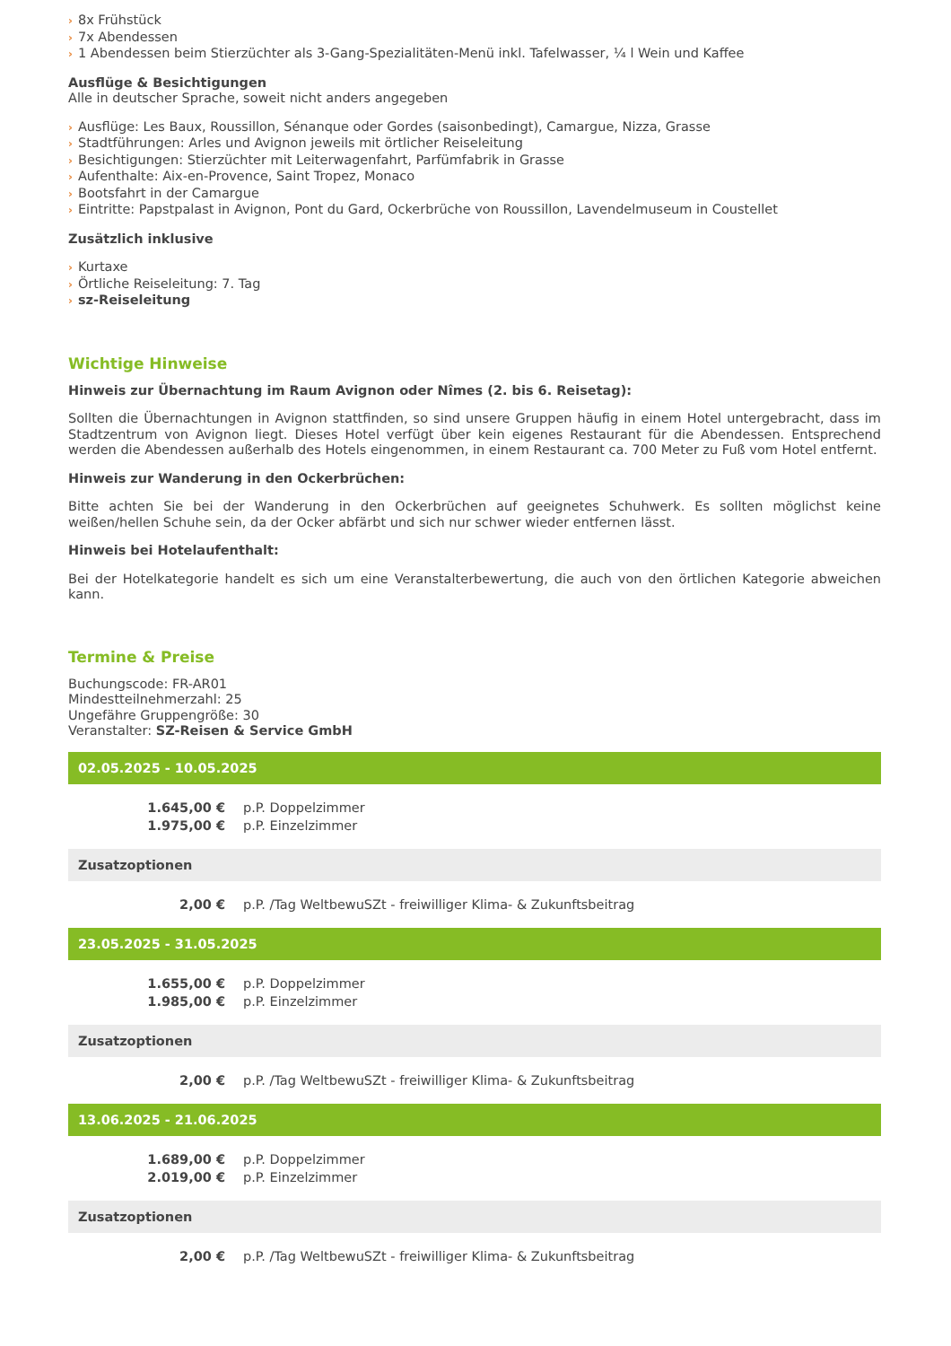› 8x Frühstück
› 7x Abendessen
› 1 Abendessen beim Stierzüchter als 3-Gang-Spezialitäten-Menü inkl. Tafelwasser, ¼ l Wein und Kaffee
Ausflüge & Besichtigungen
Alle in deutscher Sprache, soweit nicht anders angegeben
› Ausflüge: Les Baux, Roussillon, Sénanque oder Gordes (saisonbedingt), Camargue, Nizza, Grasse
› Stadtführungen: Arles und Avignon jeweils mit örtlicher Reiseleitung
› Besichtigungen: Stierzüchter mit Leiterwagenfahrt, Parfümfabrik in Grasse
› Aufenthalte: Aix-en-Provence, Saint Tropez, Monaco
› Bootsfahrt in der Camargue
› Eintritte: Papstpalast in Avignon, Pont du Gard, Ockerbrüche von Roussillon, Lavendelmuseum in Coustellet
Zusätzlich inklusive
› Kurtaxe
› Örtliche Reiseleitung: 7. Tag
› sz-Reiseleitung
Wichtige Hinweise
Hinweis zur Übernachtung im Raum Avignon oder Nîmes (2. bis 6. Reisetag):
Sollten die Übernachtungen in Avignon stattfinden, so sind unsere Gruppen häufig in einem Hotel untergebracht, dass im Stadtzentrum von Avignon liegt. Dieses Hotel verfügt über kein eigenes Restaurant für die Abendessen. Entsprechend werden die Abendessen außerhalb des Hotels eingenommen, in einem Restaurant ca. 700 Meter zu Fuß vom Hotel entfernt.
Hinweis zur Wanderung in den Ockerbrüchen:
Bitte achten Sie bei der Wanderung in den Ockerbrüchen auf geeignetes Schuhwerk. Es sollten möglichst keine weißen/hellen Schuhe sein, da der Ocker abfärbt und sich nur schwer wieder entfernen lässt.
Hinweis bei Hotelaufenthalt:
Bei der Hotelkategorie handelt es sich um eine Veranstalterbewertung, die auch von den örtlichen Kategorie abweichen kann.
Termine & Preise
Buchungscode: FR-AR01
Mindestteilnehmerzahl: 25
Ungefähre Gruppengröße: 30
Veranstalter: SZ-Reisen & Service GmbH
| 02.05.2025 - 10.05.2025 | |
| 1.645,00 € | p.P. Doppelzimmer |
| 1.975,00 € | p.P. Einzelzimmer |
| Zusatzoptionen | |
| 2,00 € | p.P. /Tag WeltbewuSZt - freiwilliger Klima- & Zukunftsbeitrag |
| 23.05.2025 - 31.05.2025 | |
| 1.655,00 € | p.P. Doppelzimmer |
| 1.985,00 € | p.P. Einzelzimmer |
| Zusatzoptionen | |
| 2,00 € | p.P. /Tag WeltbewuSZt - freiwilliger Klima- & Zukunftsbeitrag |
| 13.06.2025 - 21.06.2025 | |
| 1.689,00 € | p.P. Doppelzimmer |
| 2.019,00 € | p.P. Einzelzimmer |
| Zusatzoptionen | |
| 2,00 € | p.P. /Tag WeltbewuSZt - freiwilliger Klima- & Zukunftsbeitrag |